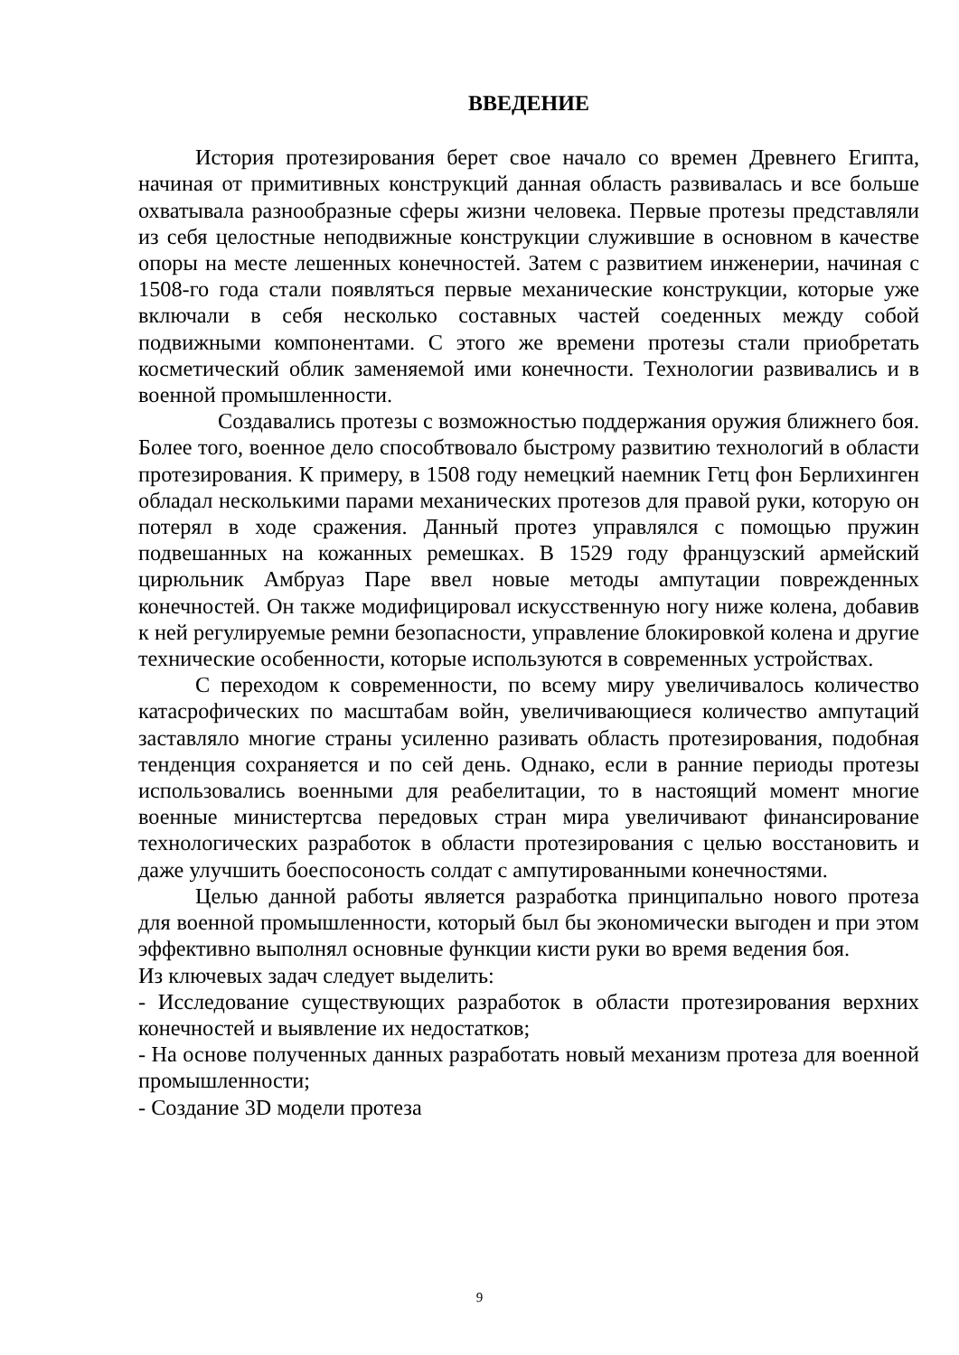ВВЕДЕНИЕ
История протезирования берет свое начало со времен Древнего Египта, начиная от примитивных конструкций данная область развивалась и все больше охватывала разнообразные сферы жизни человека. Первые протезы представляли из себя целостные неподвижные конструкции служившие в основном в качестве опоры на месте лешенных конечностей. Затем с развитием инженерии, начиная с 1508-го года стали появляться первые механические конструкции, которые уже включали в себя несколько составных частей соеденных между собой подвижными компонентами. С этого же времени протезы стали приобретать косметический облик заменяемой ими конечности. Технологии развивались и в военной промышленности.
Создавались протезы с возможностью поддержания оружия ближнего боя. Более того, военное дело способтвовало быстрому развитию технологий в области протезирования. К примеру, в 1508 году немецкий наемник Гетц фон Берлихинген обладал несколькими парами механических протезов для правой руки, которую он потерял в ходе сражения. Данный протез управлялся с помощью пружин подвешанных на кожанных ремешках. В 1529 году французский армейский цирюльник Амбруаз Паре ввел новые методы ампутации поврежденных конечностей. Он также модифицировал искусственную ногу ниже колена, добавив к ней регулируемые ремни безопасности, управление блокировкой колена и другие технические особенности, которые используются в современных устройствах.
С переходом к современности, по всему миру увеличивалось количество катасрофических по масштабам войн, увеличивающиеся количество ампутаций заставляло многие страны усиленно разивать область протезирования, подобная тенденция сохраняется и по сей день. Однако, если в ранние периоды протезы использовались военными для реабелитации, то в настоящий момент многие военные министертсва передовых стран мира увеличивают финансирование технологических разработок в области протезирования с целью восстановить и даже улучшить боеспосоность солдат с ампутированными конечностями.
Целью данной работы является разработка принципально нового протеза для военной промышленности, который был бы экономически выгоден и при этом эффективно выполнял основные функции кисти руки во время ведения боя.
Из ключевых задач следует выделить:
- Исследование существующих разработок в области протезирования верхних конечностей и выявление их недостатков;
- На основе полученных данных разработать новый механизм протеза для военной промышленности;
- Создание 3D модели протеза
9